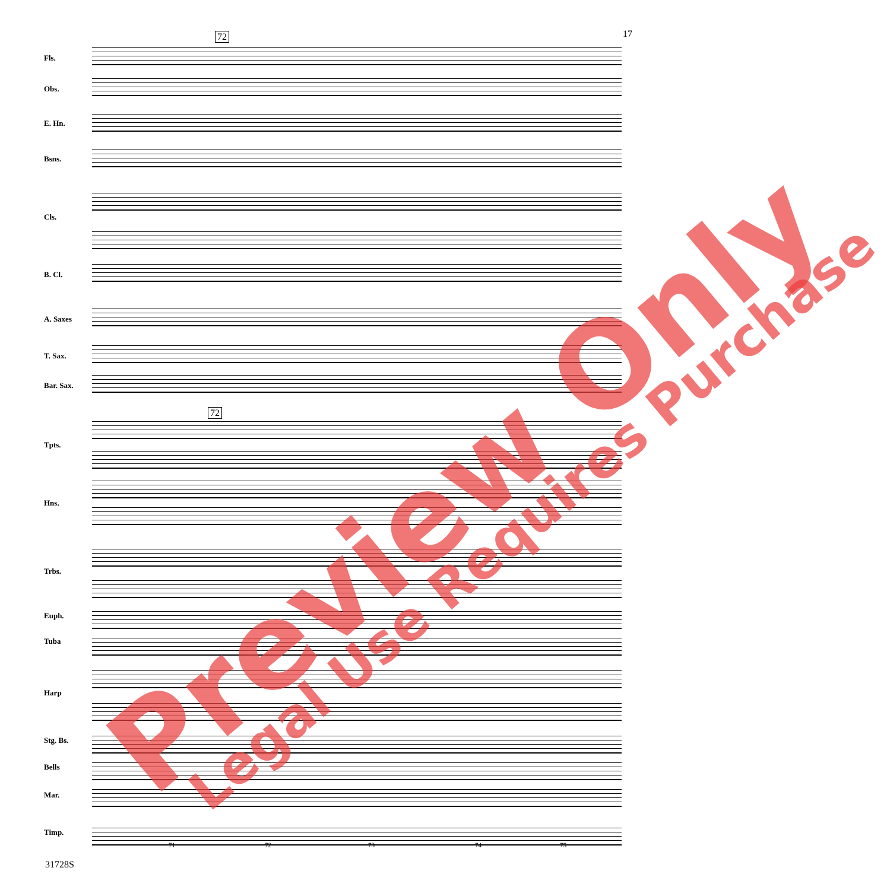17
Fls.
Obs.
E. Hn.
Bsns.
Cls.
B. Cl.
A. Saxes
T. Sax.
Bar. Sax.
Tpts.
Hns.
Trbs.
Euph.
Tuba
Harp
Stg. Bs.
Bells
Mar.
Timp.
72
72
71 72 73 74 75
31728S
Preview Only Legal Use Requires Purchase